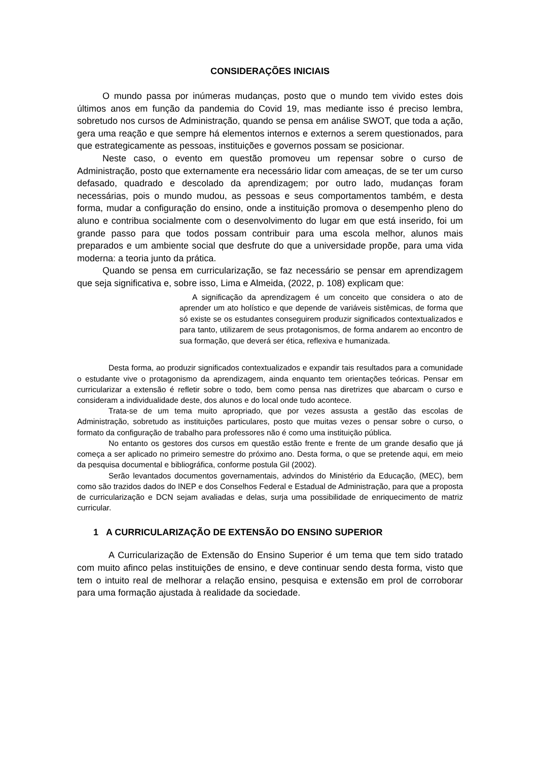CONSIDERAÇÕES INICIAIS
O mundo passa por inúmeras mudanças, posto que o mundo tem vivido estes dois últimos anos em função da pandemia do Covid 19, mas mediante isso é preciso lembra, sobretudo nos cursos de Administração, quando se pensa em análise SWOT, que toda a ação, gera uma reação e que sempre há elementos internos e externos a serem questionados, para que estrategicamente as pessoas, instituições e governos possam se posicionar.
Neste caso, o evento em questão promoveu um repensar sobre o curso de Administração, posto que externamente era necessário lidar com ameaças, de se ter um curso defasado, quadrado e descolado da aprendizagem; por outro lado, mudanças foram necessárias, pois o mundo mudou, as pessoas e seus comportamentos também, e desta forma, mudar a configuração do ensino, onde a instituição promova o desempenho pleno do aluno e contribua socialmente com o desenvolvimento do lugar em que está inserido, foi um grande passo para que todos possam contribuir para uma escola melhor, alunos mais preparados e um ambiente social que desfrute do que a universidade propõe, para uma vida moderna: a teoria junto da prática.
Quando se pensa em curricularização, se faz necessário se pensar em aprendizagem que seja significativa e, sobre isso, Lima e Almeida, (2022, p. 108) explicam que:
A significação da aprendizagem é um conceito que considera o ato de aprender um ato holístico e que depende de variáveis sistêmicas, de forma que só existe se os estudantes conseguirem produzir significados contextualizados e para tanto, utilizarem de seus protagonismos, de forma andarem ao encontro de sua formação, que deverá ser ética, reflexiva e humanizada.
Desta forma, ao produzir significados contextualizados e expandir tais resultados para a comunidade o estudante vive o protagonismo da aprendizagem, ainda enquanto tem orientações teóricas. Pensar em curricularizar a extensão é refletir sobre o todo, bem como pensa nas diretrizes que abarcam o curso e consideram a individualidade deste, dos alunos e do local onde tudo acontece.
Trata-se de um tema muito apropriado, que por vezes assusta a gestão das escolas de Administração, sobretudo as instituições particulares, posto que muitas vezes o pensar sobre o curso, o formato da configuração de trabalho para professores não é como uma instituição pública.
No entanto os gestores dos cursos em questão estão frente e frente de um grande desafio que já começa a ser aplicado no primeiro semestre do próximo ano. Desta forma, o que se pretende aqui, em meio da pesquisa documental e bibliográfica, conforme postula Gil (2002).
Serão levantados documentos governamentais, advindos do Ministério da Educação, (MEC), bem como são trazidos dados do INEP e dos Conselhos Federal e Estadual de Administração, para que a proposta de curricularização e DCN sejam avaliadas e delas, surja uma possibilidade de enriquecimento de matriz curricular.
1 A CURRICULARIZAÇÃO DE EXTENSÃO DO ENSINO SUPERIOR
A Curricularização de Extensão do Ensino Superior é um tema que tem sido tratado com muito afinco pelas instituições de ensino, e deve continuar sendo desta forma, visto que tem o intuito real de melhorar a relação ensino, pesquisa e extensão em prol de corroborar para uma formação ajustada à realidade da sociedade.